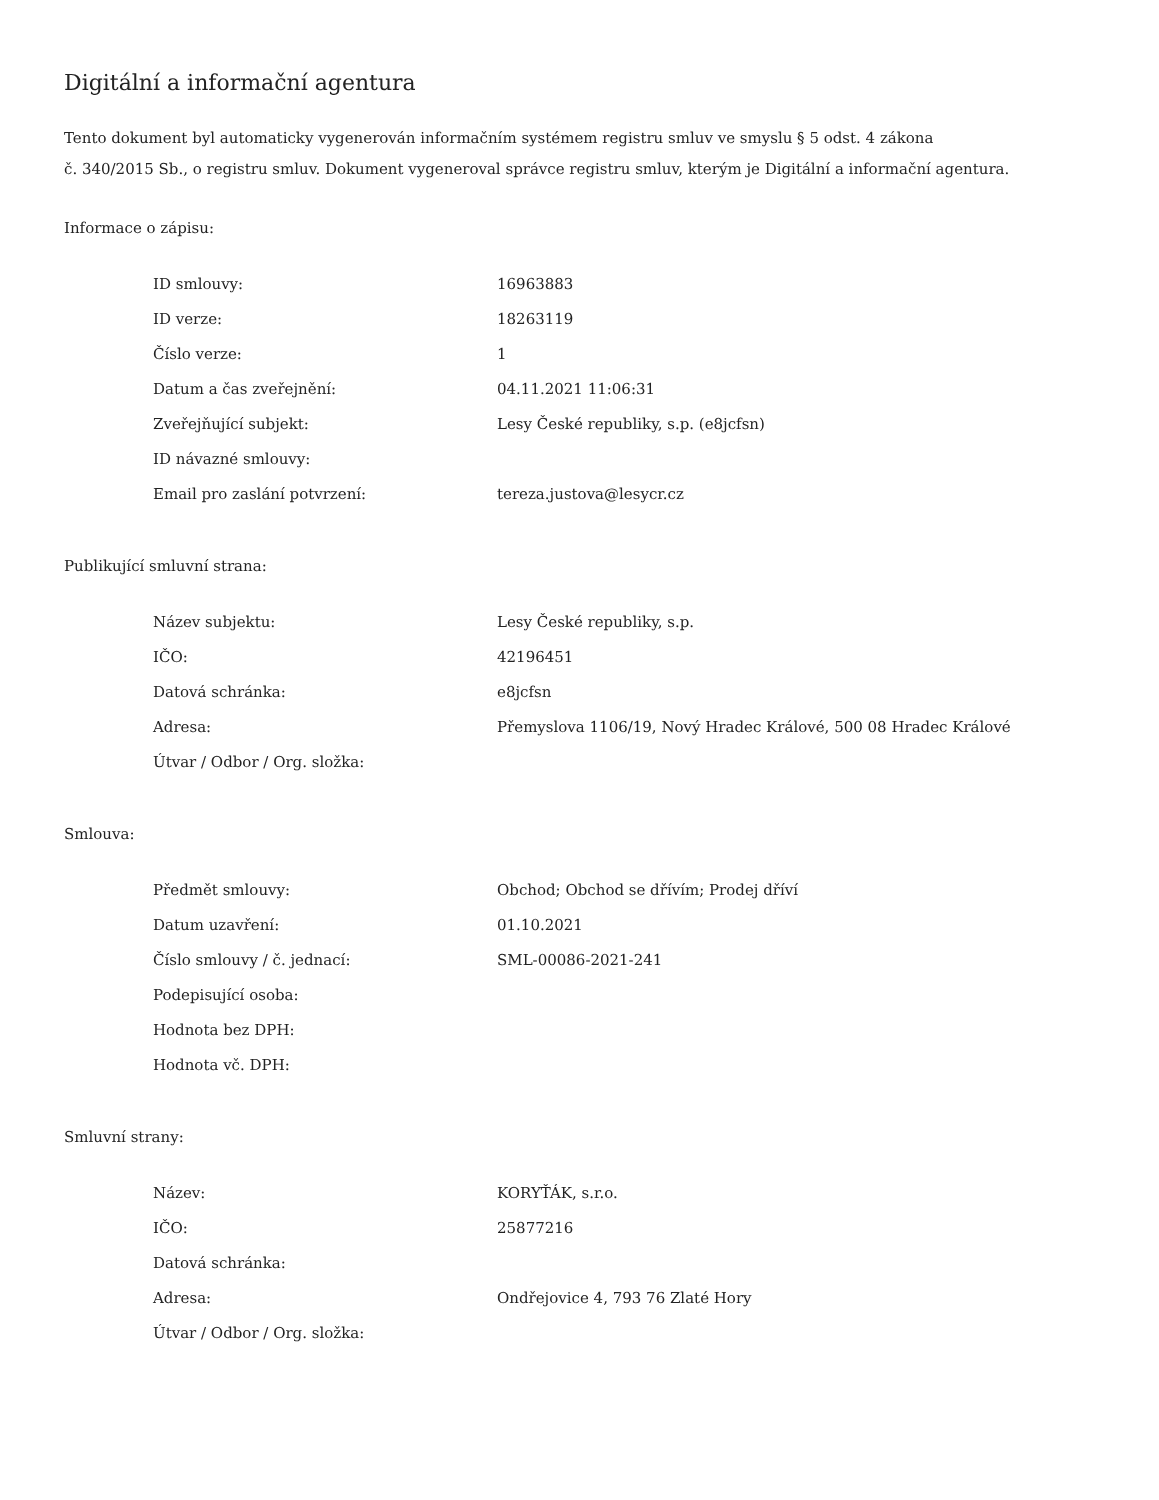Digitální a informační agentura
Tento dokument byl automaticky vygenerován informačním systémem registru smluv ve smyslu § 5 odst. 4 zákona
č. 340/2015 Sb., o registru smluv. Dokument vygeneroval správce registru smluv, kterým je Digitální a informační agentura.
Informace o zápisu:
| ID smlouvy: | 16963883 |
| ID verze: | 18263119 |
| Číslo verze: | 1 |
| Datum a čas zveřejnění: | 04.11.2021 11:06:31 |
| Zveřejňující subjekt: | Lesy České republiky, s.p. (e8jcfsn) |
| ID návazné smlouvy: | |
| Email pro zaslání potvrzení: | tereza.justova@lesycr.cz |
Publikující smluvní strana:
| Název subjektu: | Lesy České republiky, s.p. |
| IČO: | 42196451 |
| Datová schránka: | e8jcfsn |
| Adresa: | Přemyslova 1106/19, Nový Hradec Králové, 500 08 Hradec Králové |
| Útvar / Odbor / Org. složka: | |
Smlouva:
| Předmět smlouvy: | Obchod; Obchod se dřívím; Prodej dříví |
| Datum uzavření: | 01.10.2021 |
| Číslo smlouvy / č. jednací: | SML-00086-2021-241 |
| Podepisující osoba: | |
| Hodnota bez DPH: | |
| Hodnota vč. DPH: | |
Smluvní strany:
| Název: | KORYŤÁK, s.r.o. |
| IČO: | 25877216 |
| Datová schránka: | |
| Adresa: | Ondřejovice 4, 793 76 Zlaté Hory |
| Útvar / Odbor / Org. složka: | |